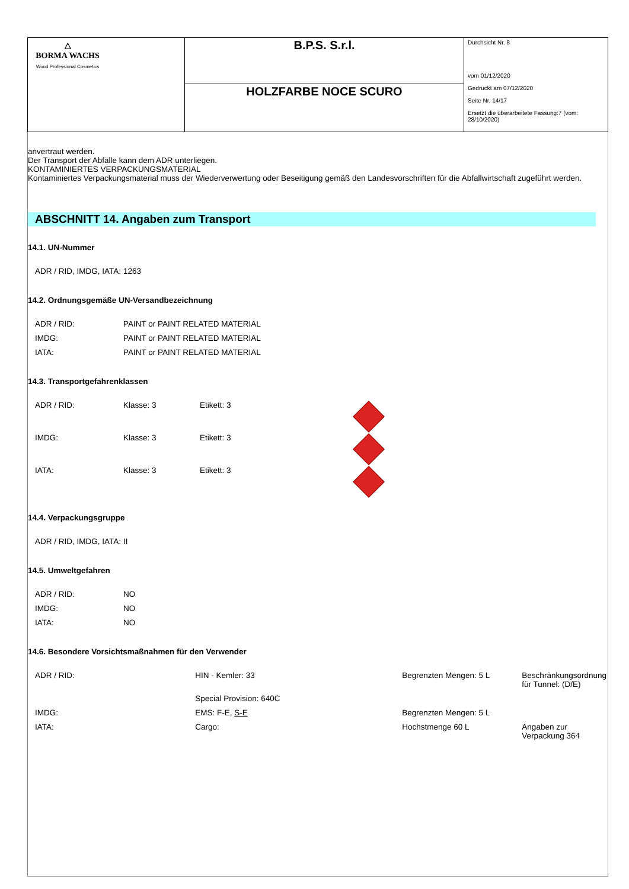| △ BORMA WACHS Wood Professional Cosmetics | B.P.S. S.r.l. | Durchsicht Nr. 8 vom 01/12/2020 Gedruckt am 07/12/2020 Seite Nr. 14/17 Ersetzt die überarbeitete Fassung:7 (vom: 28/10/2020) |
| | HOLZFARBE NOCE SCURO | |
anvertraut werden.
Der Transport der Abfälle kann dem ADR unterliegen.
KONTAMINIERTES VERPACKUNGSMATERIAL
Kontaminiertes Verpackungsmaterial muss der Wiederverwertung oder Beseitigung gemäß den Landesvorschriften für die Abfallwirtschaft zugeführt werden.
ABSCHNITT 14. Angaben zum Transport
14.1. UN-Nummer
| ADR / RID, IMDG, IATA: | 1263 |
14.2. Ordnungsgemäße UN-Versandbezeichnung
| ADR / RID: | PAINT or PAINT RELATED MATERIAL |
| IMDG: | PAINT or PAINT RELATED MATERIAL |
| IATA: | PAINT or PAINT RELATED MATERIAL |
14.3. Transportgefahrenklassen
| ADR / RID: | Klasse: 3 | Etikett: 3 | |
| IMDG: | Klasse: 3 | Etikett: 3 | |
| IATA: | Klasse: 3 | Etikett: 3 | |
14.4. Verpackungsgruppe
| ADR / RID, IMDG, IATA: | II |
14.5. Umweltgefahren
| ADR / RID: | NO |
| IMDG: | NO |
| IATA: | NO |
14.6. Besondere Vorsichtsmaßnahmen für den Verwender
| ADR / RID: | HIN - Kemler: 33 | Begrenzten Mengen: 5 L | Beschränkungsordnung für Tunnel: (D/E) |
| | Special Provision: 640C | | |
| IMDG: | EMS: F-E, S-E | Begrenzten Mengen: 5 L | |
| IATA: | Cargo: | Hochstmenge 60 L | Angaben zur Verpackung 364 |